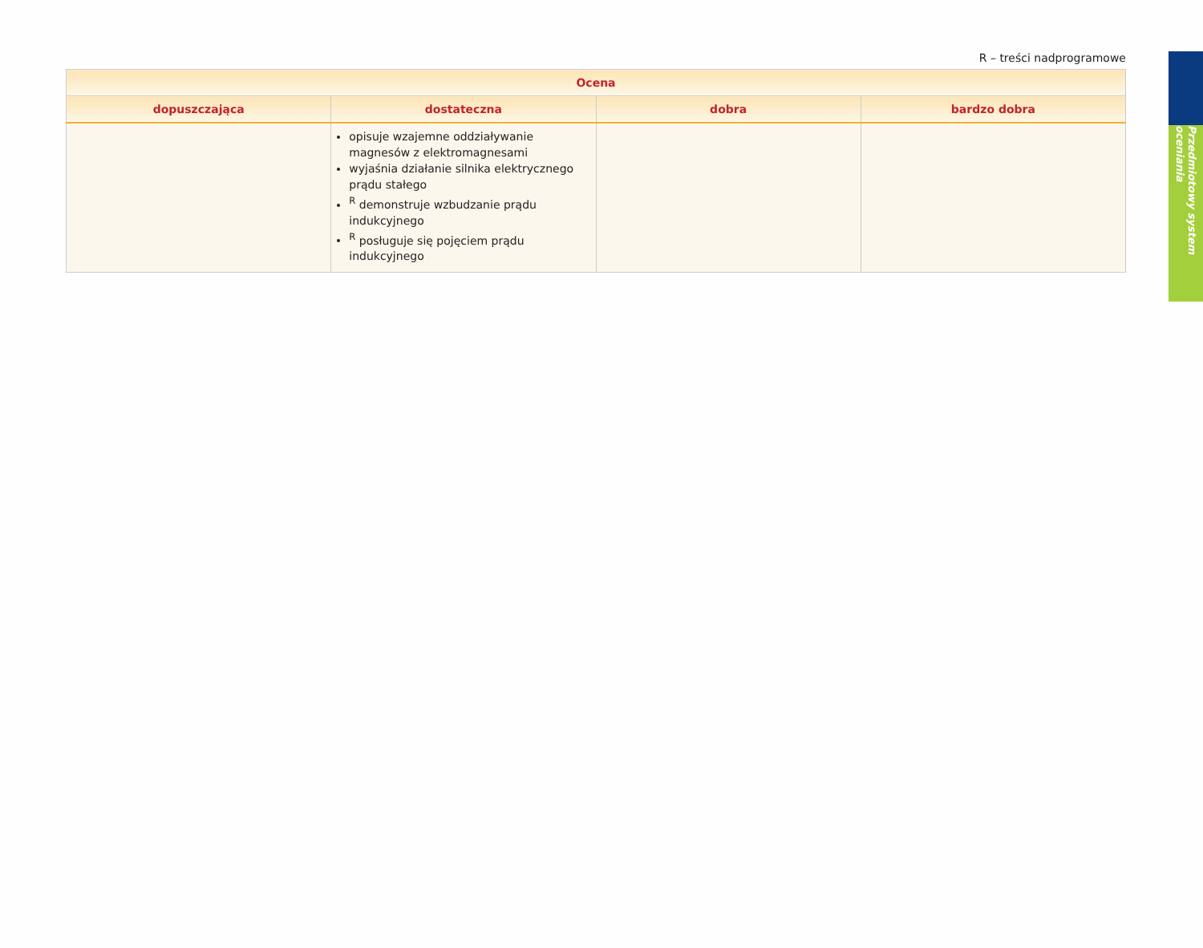Przedmiotowy system oceniania
R – treści nadprogramowe
| Ocena | | | |
| --- | --- | --- | --- |
| dopuszczająca | dostateczna | dobra | bardzo dobra |
| | opisuje wzajemne oddziaływanie magnesów z elektromagnesami wyjaśnia działanie silnika elektrycznego prądu stałego <sup>R</sup> demonstruje wzbudzanie prądu indukcyjnego <sup>R</sup> posługuje się pojęciem prądu indukcyjnego | | |